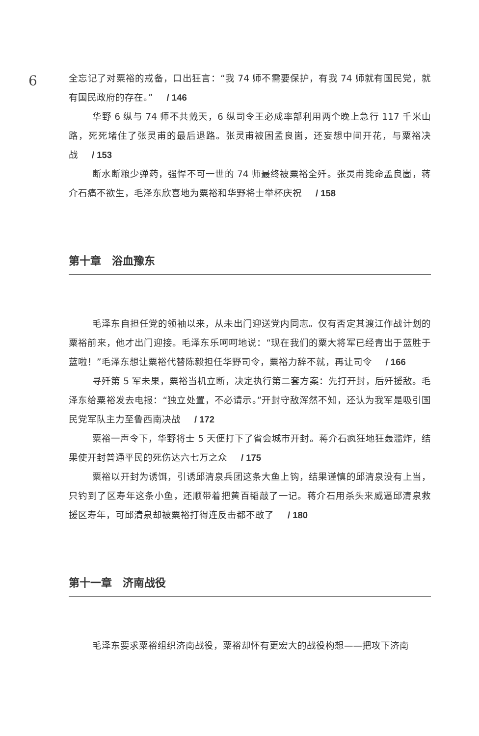6
全忘记了对粟裕的戒备，口出狂言：“我 74 师不需要保护，有我 74 师就有国民党，就有国民政府的存在。” / 146
华野 6 纵与 74 师不共戴天，6 纵司令王必成率部利用两个晚上急行 117 千米山路，死死堵住了张灵甫的最后退路。张灵甫被困孟良崮，还妄想中间开花，与粟裕决战 / 153
断水断粮少弹药，强悍不可一世的 74 师最终被粟裕全歼。张灵甫毙命孟良崮，蒋介石痛不欲生，毛泽东欣喜地为粟裕和华野将士举杯庆祝 / 158
第十章　浴血豫东
毛泽东自担任党的领袖以来，从未出门迎送党内同志。仅有否定其渡江作战计划的粟裕前来，他才出门迎接。毛泽东乐呵呵地说：“现在我们的粟大将军已经青出于蓝胜于蓝啦！”毛泽东想让粟裕代替陈毅担任华野司令，粟裕力辞不就，再让司令 / 166
寻歼第 5 军未果，粟裕当机立断，决定执行第二套方案：先打开封，后歼援敌。毛泽东给粟裕发去电报：“独立处置，不必请示。”开封守敌浑然不知，还认为我军是吸引国民党军队主力至鲁西南决战 / 172
粟裕一声令下，华野将士 5 天便打下了省会城市开封。蒋介石疯狂地狂轰滥炸，结果使开封普通平民的死伤达六七万之众 / 175
粟裕以开封为诱饵，引诱邱清泉兵团这条大鱼上钩，结果谨慎的邱清泉没有上当，只钓到了区寿年这条小鱼，还顺带着把黄百韬敲了一记。蒋介石用杀头来威逼邱清泉救援区寿年，可邱清泉却被粟裕打得连反击都不敢了 / 180
第十一章　济南战役
毛泽东要求粟裕组织济南战役，粟裕却怀有更宏大的战役构想——把攻下济南